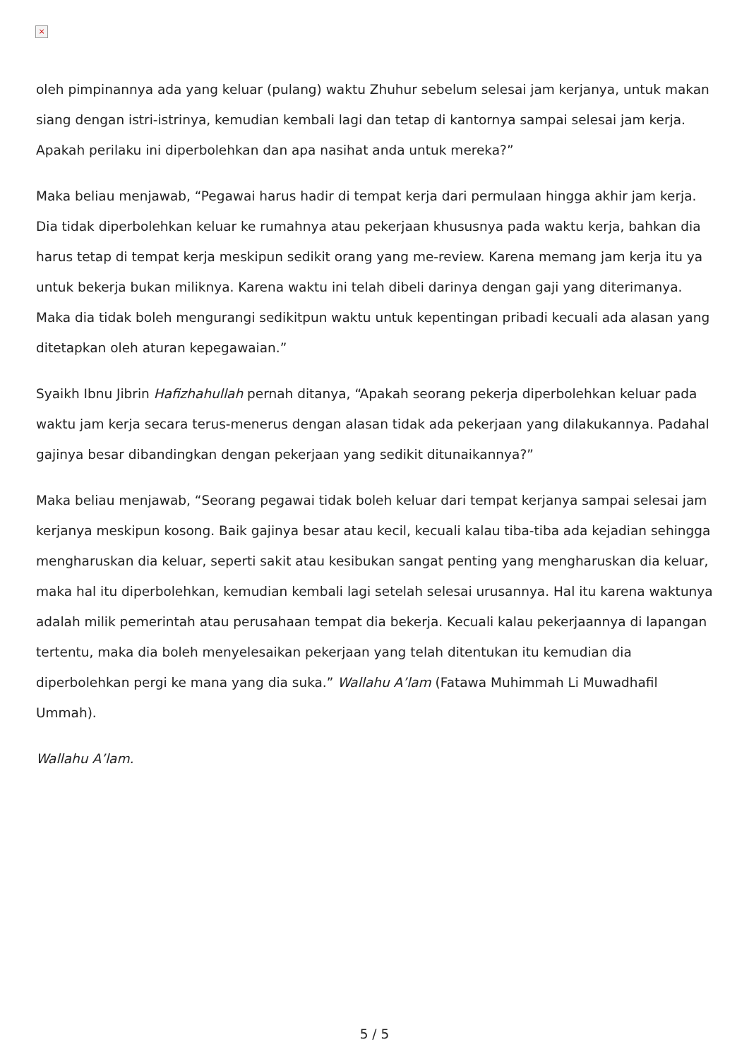×
oleh pimpinannya ada yang keluar (pulang) waktu Zhuhur sebelum selesai jam kerjanya, untuk makan siang dengan istri-istrinya, kemudian kembali lagi dan tetap di kantornya sampai selesai jam kerja. Apakah perilaku ini diperbolehkan dan apa nasihat anda untuk mereka?”
Maka beliau menjawab, “Pegawai harus hadir di tempat kerja dari permulaan hingga akhir jam kerja. Dia tidak diperbolehkan keluar ke rumahnya atau pekerjaan khususnya pada waktu kerja, bahkan dia harus tetap di tempat kerja meskipun sedikit orang yang me-review. Karena memang jam kerja itu ya untuk bekerja bukan miliknya. Karena waktu ini telah dibeli darinya dengan gaji yang diterimanya. Maka dia tidak boleh mengurangi sedikitpun waktu untuk kepentingan pribadi kecuali ada alasan yang ditetapkan oleh aturan kepegawaian.”
Syaikh Ibnu Jibrin Hafizhahullah pernah ditanya, “Apakah seorang pekerja diperbolehkan keluar pada waktu jam kerja secara terus-menerus dengan alasan tidak ada pekerjaan yang dilakukannya. Padahal gajinya besar dibandingkan dengan pekerjaan yang sedikit ditunaikannya?”
Maka beliau menjawab, “Seorang pegawai tidak boleh keluar dari tempat kerjanya sampai selesai jam kerjanya meskipun kosong. Baik gajinya besar atau kecil, kecuali kalau tiba-tiba ada kejadian sehingga mengharuskan dia keluar, seperti sakit atau kesibukan sangat penting yang mengharuskan dia keluar, maka hal itu diperbolehkan, kemudian kembali lagi setelah selesai urusannya. Hal itu karena waktunya adalah milik pemerintah atau perusahaan tempat dia bekerja. Kecuali kalau pekerjaannya di lapangan tertentu, maka dia boleh menyelesaikan pekerjaan yang telah ditentukan itu kemudian dia diperbolehkan pergi ke mana yang dia suka.” Wallahu A’lam (Fatawa Muhimmah Li Muwadhafil Ummah).
Wallahu A’lam.
5 / 5